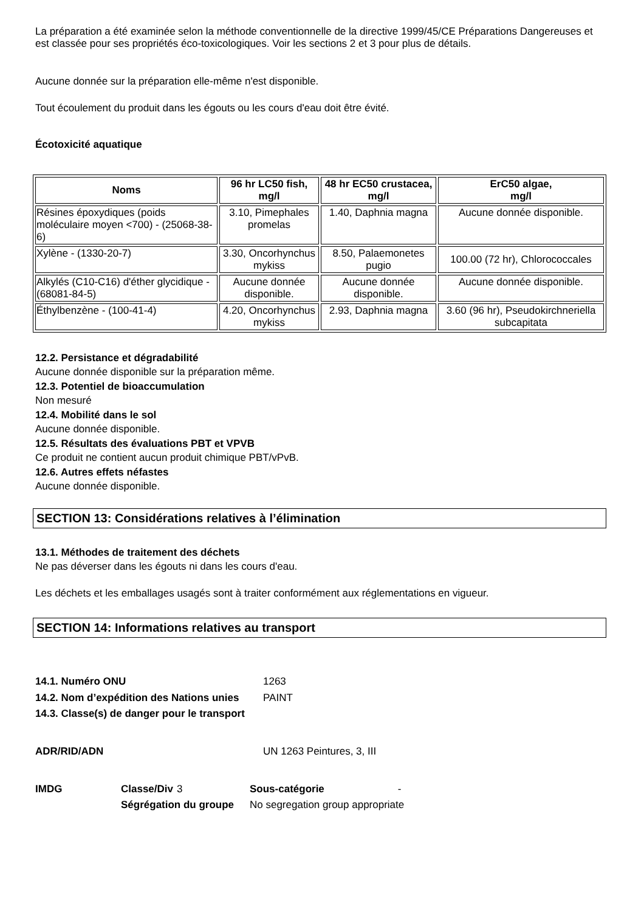La préparation a été examinée selon la méthode conventionnelle de la directive 1999/45/CE Préparations Dangereuses et est classée pour ses propriétés éco-toxicologiques. Voir les sections 2 et 3 pour plus de détails.
Aucune donnée sur la préparation elle-même n'est disponible.
Tout écoulement du produit dans les égouts ou les cours d'eau doit être évité.
Écotoxicité aquatique
| Noms | 96 hr LC50 fish, mg/l | 48 hr EC50 crustacea, mg/l | ErC50 algae, mg/l |
| --- | --- | --- | --- |
| Résines époxydiques (poids moléculaire moyen <700) - (25068-38-6) | 3.10, Pimephales promelas | 1.40, Daphnia magna | Aucune donnée disponible. |
| Xylène - (1330-20-7) | 3.30, Oncorhynchus mykiss | 8.50, Palaemonetes pugio | 100.00 (72 hr), Chlorococcales |
| Alkylés (C10-C16) d'éther glycidique - (68081-84-5) | Aucune donnée disponible. | Aucune donnée disponible. | Aucune donnée disponible. |
| Éthylbenzène - (100-41-4) | 4.20, Oncorhynchus mykiss | 2.93, Daphnia magna | 3.60 (96 hr), Pseudokirchneriella subcapitata |
12.2. Persistance et dégradabilité
Aucune donnée disponible sur la préparation même.
12.3. Potentiel de bioaccumulation
Non mesuré
12.4. Mobilité dans le sol
Aucune donnée disponible.
12.5. Résultats des évaluations PBT et VPVB
Ce produit ne contient aucun produit chimique PBT/vPvB.
12.6. Autres effets néfastes
Aucune donnée disponible.
SECTION 13: Considérations relatives à l’élimination
13.1. Méthodes de traitement des déchets
Ne pas déverser dans les égouts ni dans les cours d'eau.
Les déchets et les emballages usagés sont à traiter conformément aux réglementations en vigueur.
SECTION 14: Informations relatives au transport
| 14.1. Numéro ONU | 1263 |
| 14.2. Nom d’expédition des Nations unies | PAINT |
| 14.3. Classe(s) de danger pour le transport | |
| ADR/RID/ADN | UN 1263 Peintures, 3, III |
| IMDG | Classe/Div | 3 | Sous-catégorie | - |
| | Ségrégation du groupe | | No segregation group appropriate | |